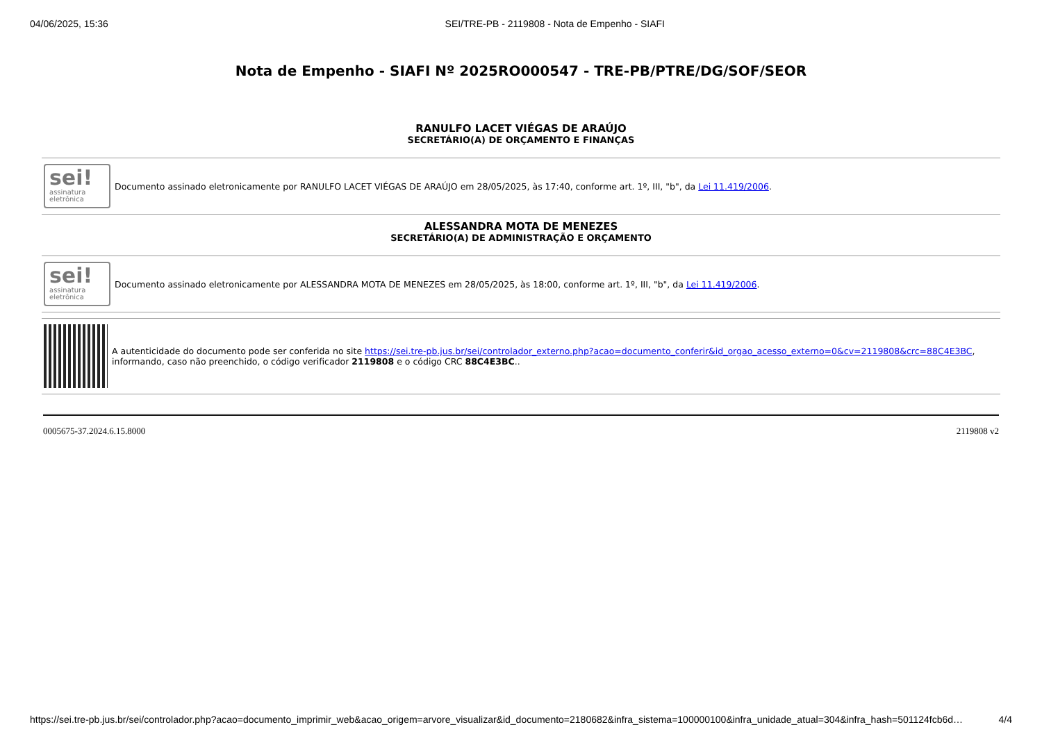04/06/2025, 15:36 SEI/TRE-PB - 2119808 - Nota de Empenho - SIAFI
Nota de Empenho - SIAFI Nº 2025RO000547 - TRE-PB/PTRE/DG/SOF/SEOR
RANULFO LACET VIÉGAS DE ARAÚJO
SECRETÁRIO(A) DE ORÇAMENTO E FINANÇAS
sei!
assinatura
eletrônica
Documento assinado eletronicamente por RANULFO LACET VIÉGAS DE ARAÚJO em 28/05/2025, às 17:40, conforme art. 1º, III, "b", da Lei 11.419/2006.
ALESSANDRA MOTA DE MENEZES
SECRETÁRIO(A) DE ADMINISTRAÇÃO E ORÇAMENTO
sei!
assinatura
eletrônica
Documento assinado eletronicamente por ALESSANDRA MOTA DE MENEZES em 28/05/2025, às 18:00, conforme art. 1º, III, "b", da Lei 11.419/2006.
A autenticidade do documento pode ser conferida no site https://sei.tre-pb.jus.br/sei/controlador_externo.php?acao=documento_conferir&id_orgao_acesso_externo=0&cv=2119808&crc=88C4E3BC, informando, caso não preenchido, o código verificador 2119808 e o código CRC 88C4E3BC..
0005675-37.2024.6.15.8000 2119808 v2
https://sei.tre-pb.jus.br/sei/controlador.php?acao=documento_imprimir_web&acao_origem=arvore_visualizar&id_documento=2180682&infra_sistema=100000100&infra_unidade_atual=304&infra_hash=501124fcb6d… 4/4